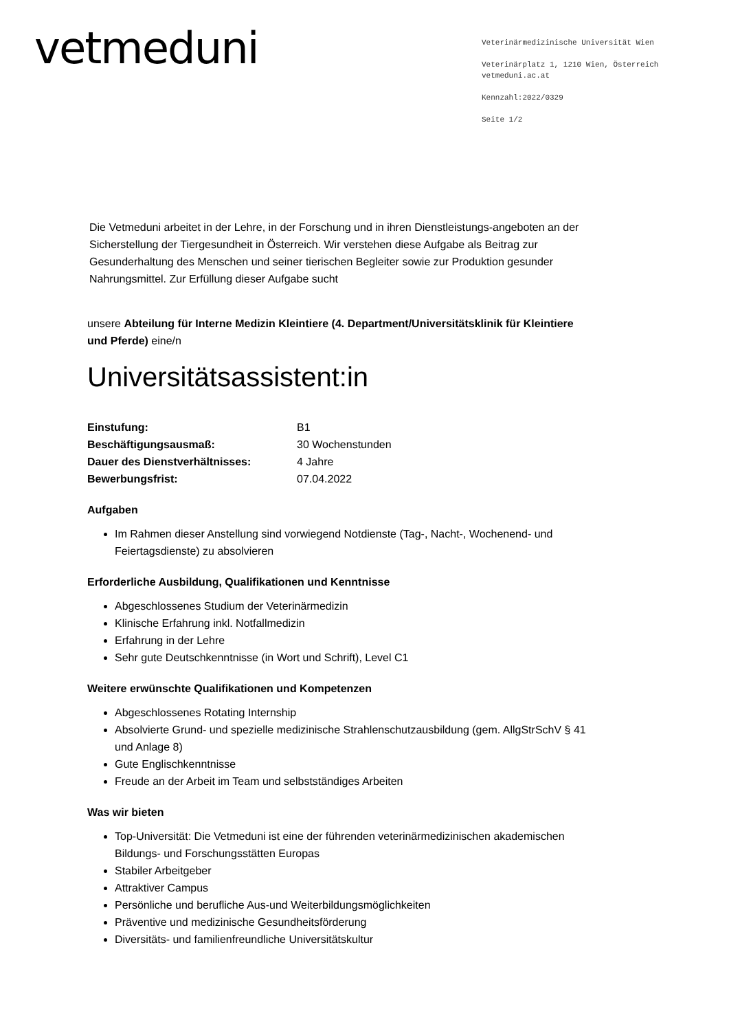vetmeduni
Veterinärmedizinische Universität Wien
Veterinärplatz 1, 1210 Wien, Österreich
vetmeduni.ac.at
Kennzahl:2022/0329
Seite 1/2
Die Vetmeduni arbeitet in der Lehre, in der Forschung und in ihren Dienstleistungs-angeboten an der Sicherstellung der Tiergesundheit in Österreich. Wir verstehen diese Aufgabe als Beitrag zur Gesunderhaltung des Menschen und seiner tierischen Begleiter sowie zur Produktion gesunder Nahrungsmittel. Zur Erfüllung dieser Aufgabe sucht
unsere Abteilung für Interne Medizin Kleintiere (4. Department/Universitätsklinik für Kleintiere und Pferde) eine/n
Universitätsassistent:in
Einstufung: B1
Beschäftigungsausmaß: 30 Wochenstunden
Dauer des Dienstverhältnisses: 4 Jahre
Bewerbungsfrist: 07.04.2022
Aufgaben
Im Rahmen dieser Anstellung sind vorwiegend Notdienste (Tag-, Nacht-, Wochenend- und Feiertagsdienste) zu absolvieren
Erforderliche Ausbildung, Qualifikationen und Kenntnisse
Abgeschlossenes Studium der Veterinärmedizin
Klinische Erfahrung inkl. Notfallmedizin
Erfahrung in der Lehre
Sehr gute Deutschkenntnisse (in Wort und Schrift), Level C1
Weitere erwünschte Qualifikationen und Kompetenzen
Abgeschlossenes Rotating Internship
Absolvierte Grund- und spezielle medizinische Strahlenschutzausbildung (gem. AllgStrSchV § 41 und Anlage 8)
Gute Englischkenntnisse
Freude an der Arbeit im Team und selbstständiges Arbeiten
Was wir bieten
Top-Universität: Die Vetmeduni ist eine der führenden veterinärmedizinischen akademischen Bildungs- und Forschungsstätten Europas
Stabiler Arbeitgeber
Attraktiver Campus
Persönliche und berufliche Aus-und Weiterbildungsmöglichkeiten
Präventive und medizinische Gesundheitsförderung
Diversitäts- und familienfreundliche Universitätskultur